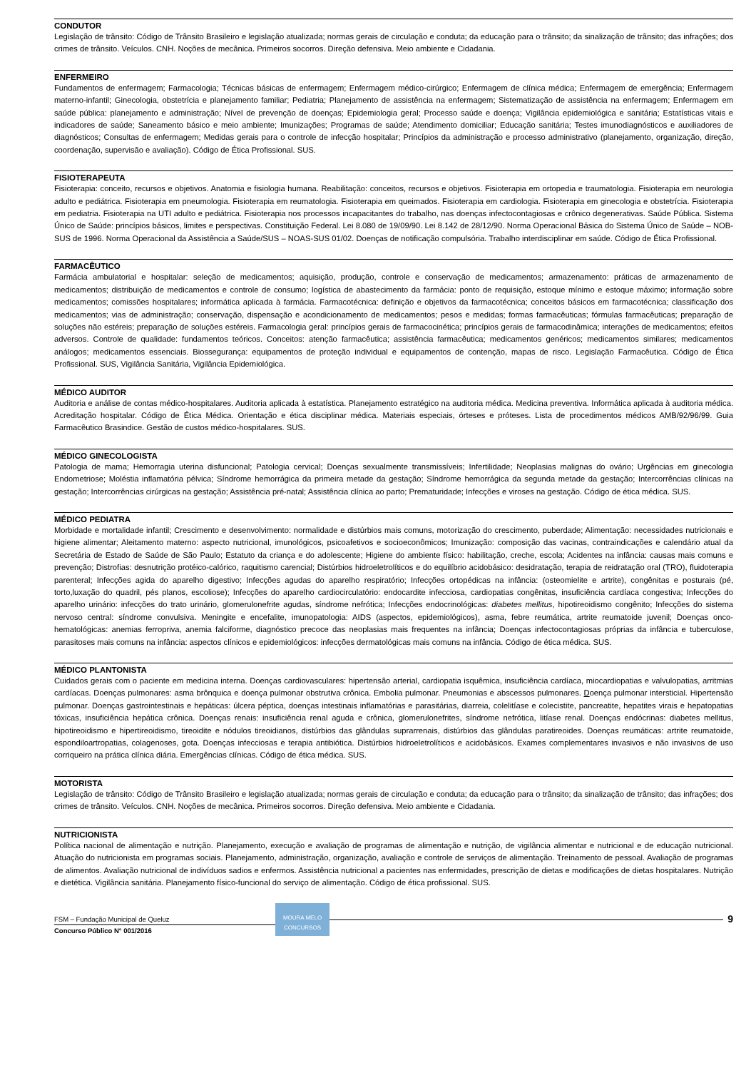CONDUTOR
Legislação de trânsito: Código de Trânsito Brasileiro e legislação atualizada; normas gerais de circulação e conduta; da educação para o trânsito; da sinalização de trânsito; das infrações; dos crimes de trânsito. Veículos. CNH. Noções de mecânica. Primeiros socorros. Direção defensiva. Meio ambiente e Cidadania.
ENFERMEIRO
Fundamentos de enfermagem; Farmacologia; Técnicas básicas de enfermagem; Enfermagem médico-cirúrgico; Enfermagem de clínica médica; Enfermagem de emergência; Enfermagem materno-infantil; Ginecologia, obstetrícia e planejamento familiar; Pediatria; Planejamento de assistência na enfermagem; Sistematização de assistência na enfermagem; Enfermagem em saúde pública: planejamento e administração; Nível de prevenção de doenças; Epidemiologia geral; Processo saúde e doença; Vigilância epidemiológica e sanitária; Estatísticas vitais e indicadores de saúde; Saneamento básico e meio ambiente; Imunizações; Programas de saúde; Atendimento domiciliar; Educação sanitária; Testes imunodiagnósticos e auxiliadores de diagnósticos; Consultas de enfermagem; Medidas gerais para o controle de infecção hospitalar; Princípios da administração e processo administrativo (planejamento, organização, direção, coordenação, supervisão e avaliação). Código de Ética Profissional. SUS.
FISIOTERAPEUTA
Fisioterapia: conceito, recursos e objetivos. Anatomia e fisiologia humana. Reabilitação: conceitos, recursos e objetivos. Fisioterapia em ortopedia e traumatologia. Fisioterapia em neurologia adulto e pediátrica. Fisioterapia em pneumologia. Fisioterapia em reumatologia. Fisioterapia em queimados. Fisioterapia em cardiologia. Fisioterapia em ginecologia e obstetrícia. Fisioterapia em pediatria. Fisioterapia na UTI adulto e pediátrica. Fisioterapia nos processos incapacitantes do trabalho, nas doenças infectocontagiosas e crônico degenerativas. Saúde Pública. Sistema Único de Saúde: princípios básicos, limites e perspectivas. Constituição Federal. Lei 8.080 de 19/09/90. Lei 8.142 de 28/12/90. Norma Operacional Básica do Sistema Único de Saúde – NOB- SUS de 1996. Norma Operacional da Assistência a Saúde/SUS – NOAS-SUS 01/02. Doenças de notificação compulsória. Trabalho interdisciplinar em saúde. Código de Ética Profissional.
FARMACÊUTICO
Farmácia ambulatorial e hospitalar: seleção de medicamentos; aquisição, produção, controle e conservação de medicamentos; armazenamento: práticas de armazenamento de medicamentos; distribuição de medicamentos e controle de consumo; logística de abastecimento da farmácia: ponto de requisição, estoque mínimo e estoque máximo; informação sobre medicamentos; comissões hospitalares; informática aplicada à farmácia. Farmacotécnica: definição e objetivos da farmacotécnica; conceitos básicos em farmacotécnica; classificação dos medicamentos; vias de administração; conservação, dispensação e acondicionamento de medicamentos; pesos e medidas; formas farmacêuticas; fórmulas farmacêuticas; preparação de soluções não estéreis; preparação de soluções estéreis. Farmacologia geral: princípios gerais de farmacocinética; princípios gerais de farmacodinâmica; interações de medicamentos; efeitos adversos. Controle de qualidade: fundamentos teóricos. Conceitos: atenção farmacêutica; assistência farmacêutica; medicamentos genéricos; medicamentos similares; medicamentos análogos; medicamentos essenciais. Biossegurança: equipamentos de proteção individual e equipamentos de contenção, mapas de risco. Legislação Farmacêutica. Código de Ética Profissional. SUS, Vigilância Sanitária, Vigilância Epidemiológica.
MÉDICO AUDITOR
Auditoria e análise de contas médico-hospitalares. Auditoria aplicada à estatística. Planejamento estratégico na auditoria médica. Medicina preventiva. Informática aplicada à auditoria médica. Acreditação hospitalar. Código de Ética Médica. Orientação e ética disciplinar médica. Materiais especiais, órteses e próteses. Lista de procedimentos médicos AMB/92/96/99. Guia Farmacêutico Brasindice. Gestão de custos médico-hospitalares. SUS.
MÉDICO GINECOLOGISTA
Patologia de mama; Hemorragia uterina disfuncional; Patologia cervical; Doenças sexualmente transmissíveis; Infertilidade; Neoplasias malignas do ovário; Urgências em ginecologia Endometriose; Moléstia inflamatória pélvica; Síndrome hemorrágica da primeira metade da gestação; Síndrome hemorrágica da segunda metade da gestação; Intercorrências clínicas na gestação; Intercorrências cirúrgicas na gestação; Assistência pré-natal; Assistência clínica ao parto; Prematuridade; Infecções e viroses na gestação. Código de ética médica. SUS.
MÉDICO PEDIATRA
Morbidade e mortalidade infantil; Crescimento e desenvolvimento: normalidade e distúrbios mais comuns, motorização do crescimento, puberdade; Alimentação: necessidades nutricionais e higiene alimentar; Aleitamento materno: aspecto nutricional, imunológicos, psicoafetivos e socioeconômicos; Imunização: composição das vacinas, contraindicações e calendário atual da Secretária de Estado de Saúde de São Paulo; Estatuto da criança e do adolescente; Higiene do ambiente físico: habilitação, creche, escola; Acidentes na infância: causas mais comuns e prevenção; Distrofias: desnutrição protéico-calórico, raquitismo carencial; Distúrbios hidroeletrolíticos e do equilíbrio acidobásico: desidratação, terapia de reidratação oral (TRO), fluidoterapia parenteral; Infecções agida do aparelho digestivo; Infecções agudas do aparelho respiratório; Infecções ortopédicas na infância: (osteomielite e artrite), congênitas e posturais (pé, torto,luxação do quadril, pés planos, escoliose); Infecções do aparelho cardiocirculatório: endocardite infecciosa, cardiopatias congênitas, insuficiência cardíaca congestiva; Infecções do aparelho urinário: infecções do trato urinário, glomerulonefrite agudas, síndrome nefrótica; Infecções endocrinológicas: diabetes mellitus, hipotireoidismo congênito; Infecções do sistema nervoso central: síndrome convulsiva. Meningite e encefalite, imunopatologia: AIDS (aspectos, epidemiológicos), asma, febre reumática, artrite reumatoide juvenil; Doenças onco-hematológicas: anemias ferropriva, anemia falciforme, diagnóstico precoce das neoplasias mais frequentes na infância; Doenças infectocontagiosas próprias da infância e tuberculose, parasitoses mais comuns na infância: aspectos clínicos e epidemiológicos: infecções dermatológicas mais comuns na infância. Código de ética médica. SUS.
MÉDICO PLANTONISTA
Cuidados gerais com o paciente em medicina interna. Doenças cardiovasculares: hipertensão arterial, cardiopatia isquêmica, insuficiência cardíaca, miocardiopatias e valvulopatias, arritmias cardíacas. Doenças pulmonares: asma brônquica e doença pulmonar obstrutiva crônica. Embolia pulmonar. Pneumonias e abscessos pulmonares. Doença pulmonar intersticial. Hipertensão pulmonar. Doenças gastrointestinais e hepáticas: úlcera péptica, doenças intestinais inflamatórias e parasitárias, diarreia, colelitíase e colecistite, pancreatite, hepatites virais e hepatopatias tóxicas, insuficiência hepática crônica. Doenças renais: insuficiência renal aguda e crônica, glomerulonefrites, síndrome nefrótica, litíase renal. Doenças endócrinas: diabetes mellitus, hipotireoidismo e hipertireoidismo, tireoidite e nódulos tireoidianos, distúrbios das glândulas suprarrenais, distúrbios das glândulas paratireoides. Doenças reumáticas: artrite reumatoide, espondiloartropatias, colagenoses, gota. Doenças infecciosas e terapia antibiótica. Distúrbios hidroeletrolíticos e acidobásicos. Exames complementares invasivos e não invasivos de uso corriqueiro na prática clínica diária. Emergências clínicas. Código de ética médica. SUS.
MOTORISTA
Legislação de trânsito: Código de Trânsito Brasileiro e legislação atualizada; normas gerais de circulação e conduta; da educação para o trânsito; da sinalização de trânsito; das infrações; dos crimes de trânsito. Veículos. CNH. Noções de mecânica. Primeiros socorros. Direção defensiva. Meio ambiente e Cidadania.
NUTRICIONISTA
Política nacional de alimentação e nutrição. Planejamento, execução e avaliação de programas de alimentação e nutrição, de vigilância alimentar e nutricional e de educação nutricional. Atuação do nutricionista em programas sociais. Planejamento, administração, organização, avaliação e controle de serviços de alimentação. Treinamento de pessoal. Avaliação de programas de alimentos. Avaliação nutricional de indivíduos sadios e enfermos. Assistência nutricional a pacientes nas enfermidades, prescrição de dietas e modificações de dietas hospitalares. Nutrição e dietética. Vigilância sanitária. Planejamento físico-funcional do serviço de alimentação. Código de ética profissional. SUS.
FSM – Fundação Municipal de Queluz
Concurso Público N° 001/2016
MOURA MELO
CONCURSOS
9